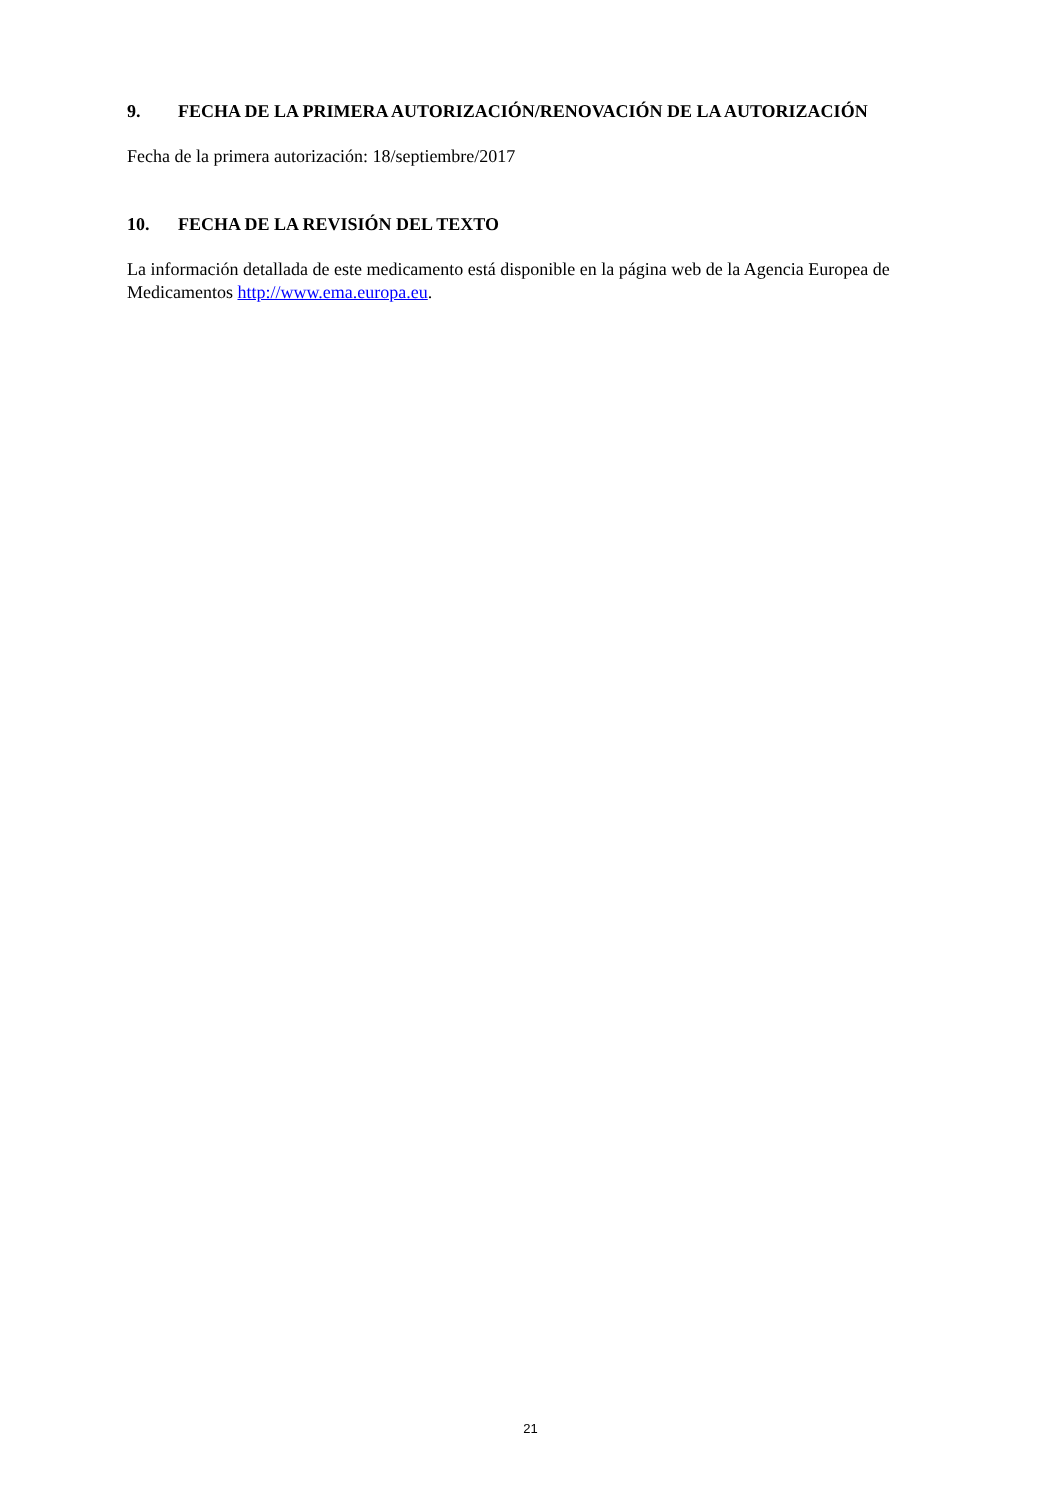9. FECHA DE LA PRIMERA AUTORIZACIÓN/RENOVACIÓN DE LA AUTORIZACIÓN
Fecha de la primera autorización: 18/septiembre/2017
10. FECHA DE LA REVISIÓN DEL TEXTO
La información detallada de este medicamento está disponible en la página web de la Agencia Europea de Medicamentos http://www.ema.europa.eu.
21